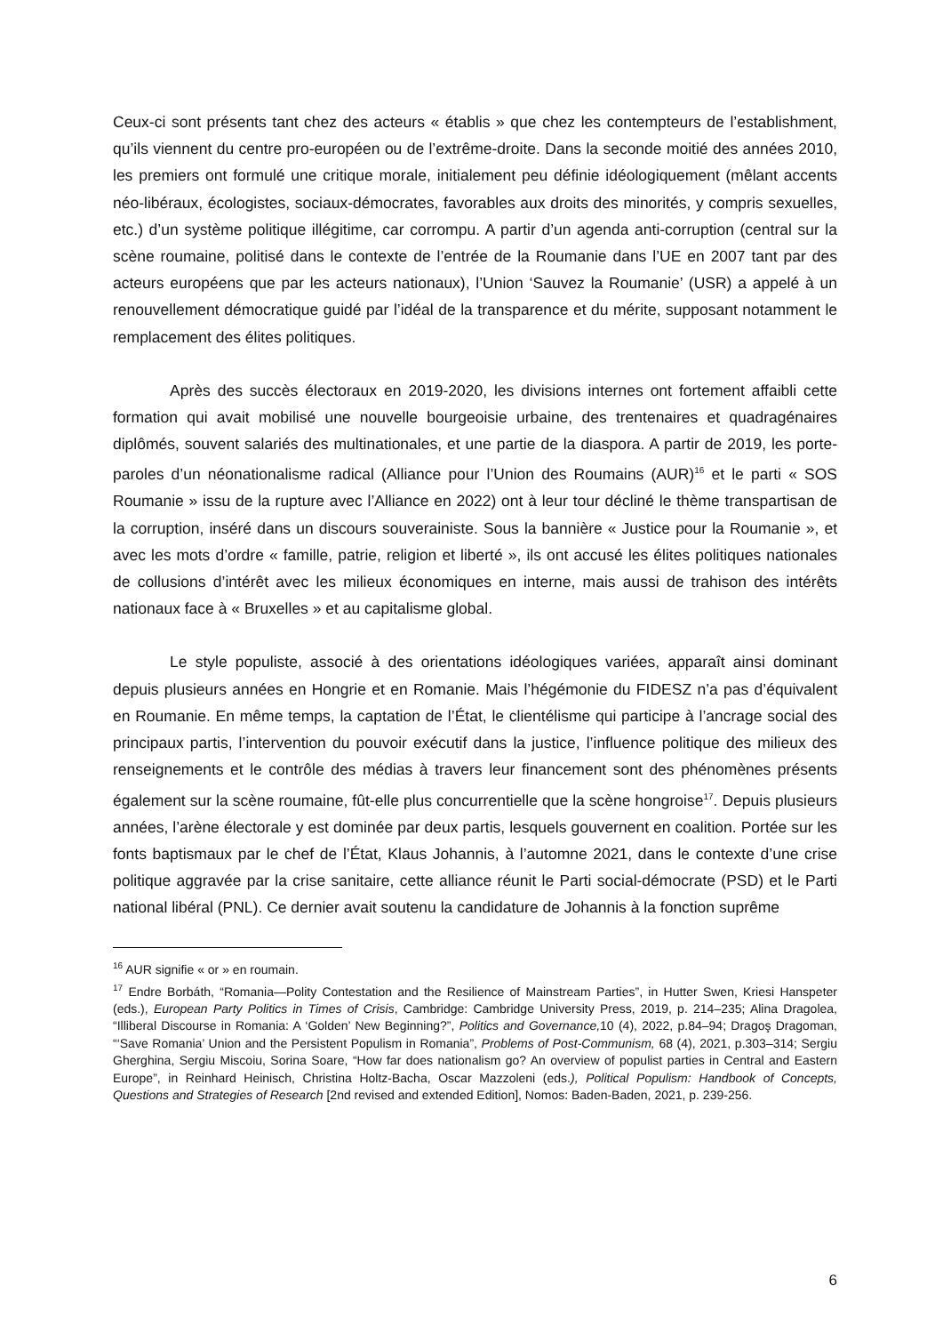Ceux-ci sont présents tant chez des acteurs « établis » que chez les contempteurs de l’establishment, qu’ils viennent du centre pro-européen ou de l’extrême-droite. Dans la seconde moitié des années 2010, les premiers ont formulé une critique morale, initialement peu définie idéologiquement (mêlant accents néo-libéraux, écologistes, sociaux-démocrates, favorables aux droits des minorités, y compris sexuelles, etc.) d’un système politique illégitime, car corrompu. A partir d’un agenda anti-corruption (central sur la scène roumaine, politisé dans le contexte de l’entrée de la Roumanie dans l’UE en 2007 tant par des acteurs européens que par les acteurs nationaux), l’Union ‘Sauvez la Roumanie’ (USR) a appelé à un renouvellement démocratique guidé par l’idéal de la transparence et du mérite, supposant notamment le remplacement des élites politiques.
Après des succès électoraux en 2019-2020, les divisions internes ont fortement affaibli cette formation qui avait mobilisé une nouvelle bourgeoisie urbaine, des trentenaires et quadragénaires diplômés, souvent salariés des multinationales, et une partie de la diaspora. A partir de 2019, les porte-paroles d’un néonationalisme radical (Alliance pour l’Union des Roumains (AUR)<sup>16</sup> et le parti « SOS Roumanie » issu de la rupture avec l’Alliance en 2022) ont à leur tour décliné le thème transpartisan de la corruption, inséré dans un discours souverainiste. Sous la bannière « Justice pour la Roumanie », et avec les mots d’ordre « famille, patrie, religion et liberté », ils ont accusé les élites politiques nationales de collusions d’intérêt avec les milieux économiques en interne, mais aussi de trahison des intérêts nationaux face à « Bruxelles » et au capitalisme global.
Le style populiste, associé à des orientations idéologiques variées, apparaît ainsi dominant depuis plusieurs années en Hongrie et en Romanie. Mais l’hégémonie du FIDESZ n’a pas d’équivalent en Roumanie. En même temps, la captation de l’État, le clientélisme qui participe à l’ancrage social des principaux partis, l’intervention du pouvoir exécutif dans la justice, l’influence politique des milieux des renseignements et le contrôle des médias à travers leur financement sont des phénomènes présents également sur la scène roumaine, fût-elle plus concurrentielle que la scène hongroise<sup>17</sup>. Depuis plusieurs années, l’arène électorale y est dominée par deux partis, lesquels gouvernent en coalition. Portée sur les fonts baptismaux par le chef de l’État, Klaus Johannis, à l’automne 2021, dans le contexte d’une crise politique aggravée par la crise sanitaire, cette alliance réunit le Parti social-démocrate (PSD) et le Parti national libéral (PNL). Ce dernier avait soutenu la candidature de Johannis à la fonction suprême
<sup>16</sup> AUR signifie « or » en roumain.
<sup>17</sup> Endre Borbáth, “Romania—Polity Contestation and the Resilience of Mainstream Parties”, in Hutter Swen, Kriesi Hanspeter (eds.), European Party Politics in Times of Crisis, Cambridge: Cambridge University Press, 2019, p. 214–235; Alina Dragolea, “Illiberal Discourse in Romania: A ‘Golden’ New Beginning?”, Politics and Governance, 10 (4), 2022, p.84–94; Dragoş Dragoman, “‘Save Romania’ Union and the Persistent Populism in Romania”, Problems of Post-Communism, 68 (4), 2021, p.303–314; Sergiu Gherghina, Sergiu Miscoiu, Sorina Soare, “How far does nationalism go? An overview of populist parties in Central and Eastern Europe”, in Reinhard Heinisch, Christina Holtz-Bacha, Oscar Mazzoleni (eds.), Political Populism: Handbook of Concepts, Questions and Strategies of Research [2nd revised and extended Edition], Nomos: Baden-Baden, 2021, p. 239-256.
6